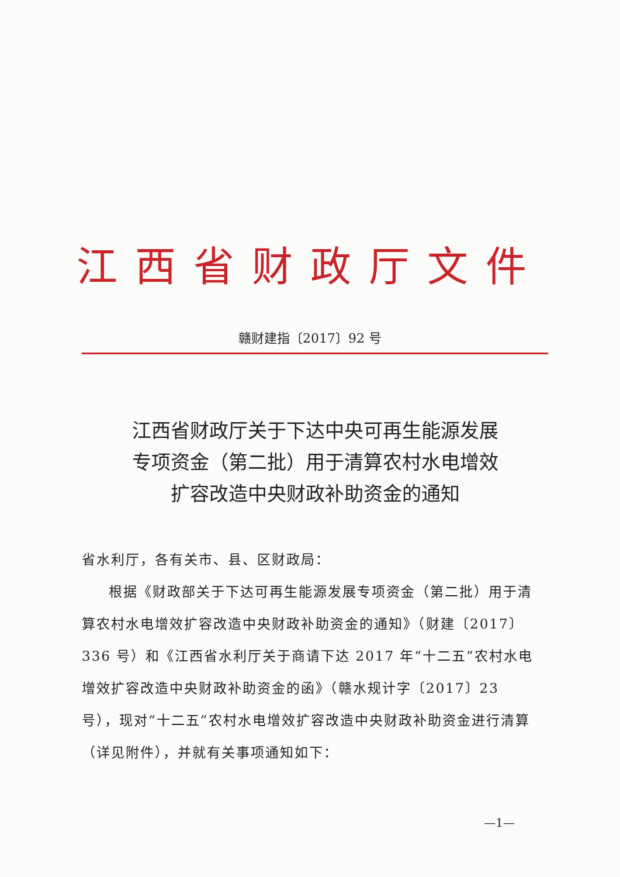江西省财政厅文件
赣财建指〔2017〕92 号
江西省财政厅关于下达中央可再生能源发展
专项资金（第二批）用于清算农村水电增效
扩容改造中央财政补助资金的通知
省水利厅，各有关市、县、区财政局：
根据《财政部关于下达可再生能源发展专项资金（第二批）用于清算农村水电增效扩容改造中央财政补助资金的通知》（财建〔2017〕336 号）和《江西省水利厅关于商请下达 2017 年“十二五”农村水电增效扩容改造中央财政补助资金的函》（赣水规计字〔2017〕23 号），现对“十二五”农村水电增效扩容改造中央财政补助资金进行清算（详见附件），并就有关事项通知如下：
—1—